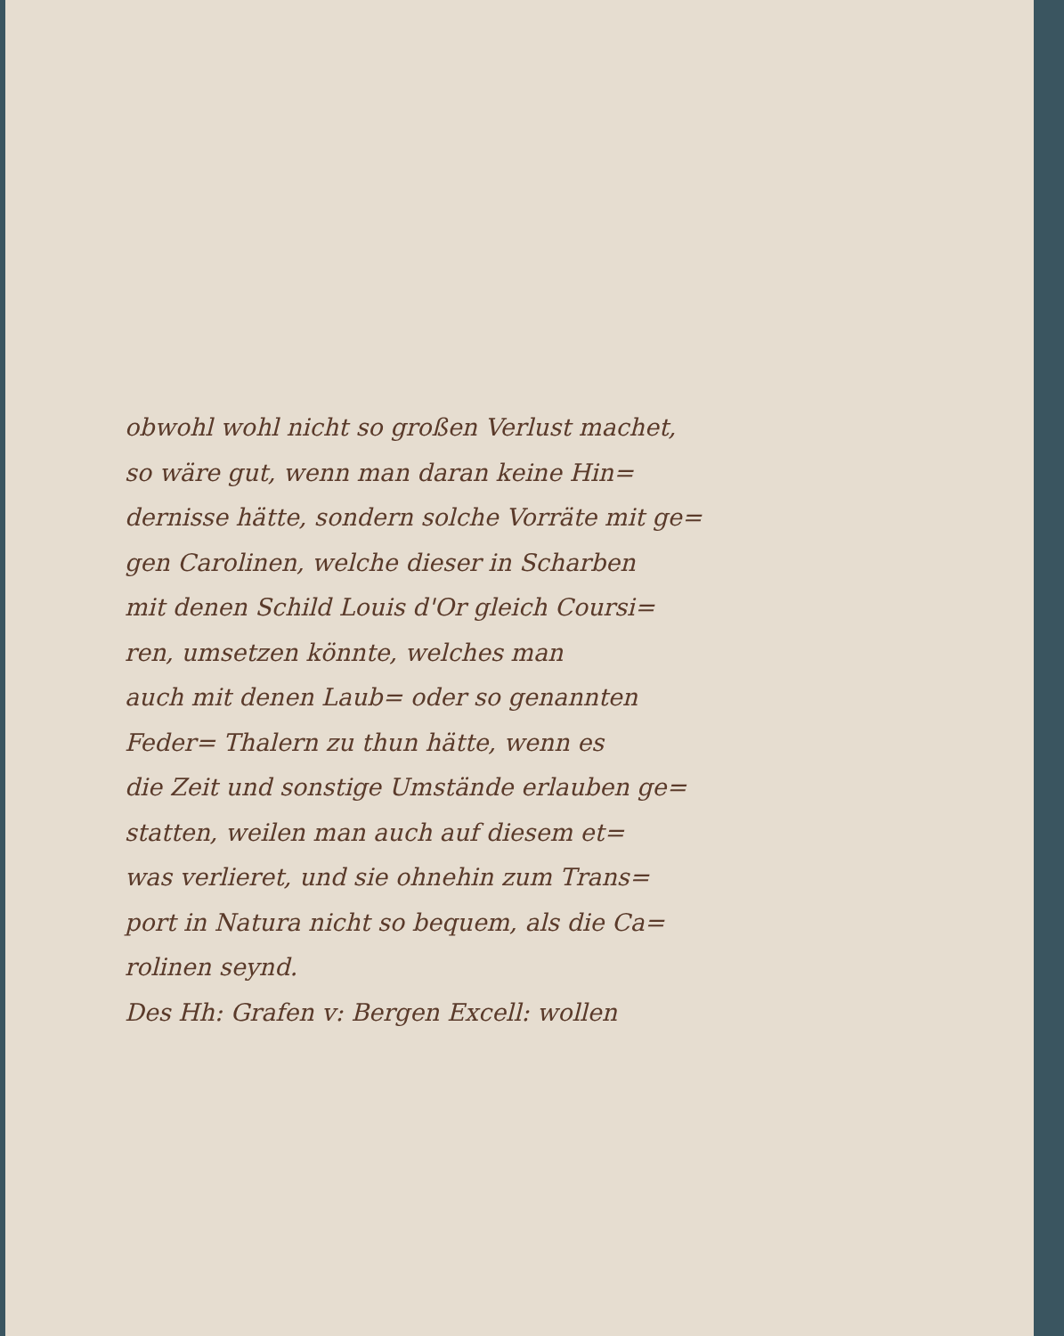obwohl wohl nicht so großen Verlust machet,
so wäre gut, wenn man daran keine Hin=
dernisse hätte, sondern solche Vorräte mit ge=
gen Carolinen, welche dieser in Scharben
mit denen Schild Louis d'Or gleich Coursi=
ren, umsetzen könnte, welches man
auch mit denen Laub= oder so genannten
Feder= Thalern zu thun hätte, wenn es
die Zeit und sonstige Umstände erlauben ge=
statten, weilen man auch auf diesem et=
was verlieret, und sie ohnehin zum Trans=
port in Natura nicht so bequem, als die Ca=
rolinen seynd.
Des Hh: Grafen v: Bergen Excell: wollen